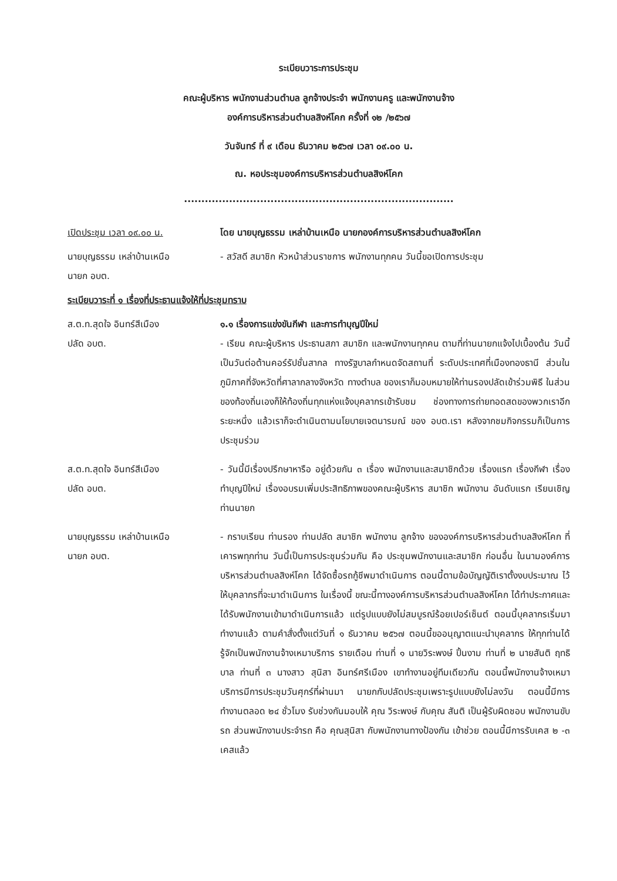ระเบียบวาระการประชุม
คณะผู้บริหาร พนักงานส่วนตำบล ลูกจ้างประจำ พนักงานครู และพนักงานจ้าง
องค์การบริหารส่วนตำบลสิงห์โคก ครั้งที่ ๑๒ /๒๕๖๗
วันจันทร์ ที่ ๙ เดือน ธันวาคม ๒๕๖๗ เวลา ๐๙.๐๐ น.
ณ. หอประชุมองค์การบริหารส่วนตำบลสิงห์โคก
..............................................................................
เปิดประชุม เวลา ๐๙.๐๐ น. โดย นายบุญธรรม เหล่าบ้านเหนือ นายกองค์การบริหารส่วนตำบลสิงห์โคก
นายบุญธรรม เหล่าบ้านเหนือ
นายก อบต.
- สวัสดี สมาชิก หัวหน้าส่วนราชการ พนักงานทุกคน วันนี้ขอเปิดการประชุม
ระเบียบวาระที่ ๑ เรื่องที่ประธานแจ้งให้ที่ประชุมทราบ
ส.ต.ท.สุดใจ อินทร์สีเมือง
ปลัด อบต.
๑.๑ เรื่องการแข่งขันกีฬา และการทำบุญปีใหม่
- เรียน คณะผู้บริหาร ประธานสภา สมาชิก และพนักงานทุกคน ตามที่ท่านนายกแจ้งไปเบื้องต้น วันนี้เป็นวันต่อต้านคอร์รัปชั่นสากล ทางรัฐบาลกำหนดจัดสถานที่ ระดับประเทศที่เมืองทองธานี ส่วนในภูมิภาคที่จังหวัดที่ศาลากลางจังหวัด ทางตำบล ของเราก็มอบหมายให้ท่านรองปลัดเข้าร่วมพิธี ในส่วนของท้องถิ่นเองก็ให้ท้องถิ่นทุกแห่งแจ้งบุคลากรเข้ารับชม ช่องทางการถ่ายทอดสดของพวกเราอีกระยะหนึ่ง แล้วเราก็จะดำเนินตามนโยบายเจตนารมณ์ ของ อบต.เรา หลังจากชมกิจกรรมก็เป็นการประชุมร่วม
ส.ต.ท.สุดใจ อินทร์สีเมือง
ปลัด อบต.
- วันนี้มีเรื่องปรึกษาหารือ อยู่ด้วยกัน ๓ เรื่อง พนักงานและสมาชิกด้วย เรื่องแรก เรื่องกีฬา เรื่องทำบุญปีใหม่ เรื่องอบรมเพิ่มประสิทธิภาพของคณะผู้บริหาร สมาชิก พนักงาน อันดับแรก เรียนเชิญท่านนายก
นายบุญธรรม เหล่าบ้านเหนือ
นายก อบต.
- กราบเรียน ท่านรอง ท่านปลัด สมาชิก พนักงาน ลูกจ้าง ขององค์การบริหารส่วนตำบลสิงห์โคก ที่เคารพทุกท่าน วันนี้เป็นการประชุมร่วมกัน คือ ประชุมพนักงานและสมาชิก ก่อนอื่น ในนามองค์การบริหารส่วนตำบลสิงห์โคก ได้จัดซื้อรถกู้ชีพมาดำเนินการ ตอนนี้ตามข้อบัญญัติเราตั้งงบประมาณ ไว้ให้บุคลากรที่จะมาดำเนินการ ในเรื่องนี้ ขณะนี้ทางองค์การบริหารส่วนตำบลสิงห์โคก ได้ทำประกาศและได้รับพนักงานเข้ามาดำเนินการแล้ว แต่รูปแบบยังไม่สมบูรณ์ร้อยเปอร์เซ็นต์ ตอนนี้บุคลากรเริ่มมาทำงานแล้ว ตามคำสั่งตั้งแต่วันที่ ๑ ธันวาคม ๒๕๖๗ ตอนนี้ขออนุญาตแนะนำบุคลากร ให้ทุกท่านได้รู้จักเป็นพนักงานจ้างเหมาบริการ รายเดือน ท่านที่ ๑ นายวิระพงษ์ ปิ้นงาม ท่านที่ ๒ นายสันติ ฤทธิบาล ท่านที่ ๓ นางสาว สุนิสา อินทร์ศรีเมือง เขาทำงานอยู่ทีมเดียวกัน ตอนนี้พนักงานจ้างเหมาบริการมีการประชุมวันศุกร์ที่ผ่านมา นายกกับปลัดประชุมเพราะรูปแบบยังไม่ลงวัน ตอนนี้มีการทำงานตลอด ๒๔ ชั่วโมง รับช่วงกันมอบให้ คุณ วิระพงษ์ กับคุณ สันติ เป็นผู้รับผิดชอบ พนักงานขับรถ ส่วนพนักงานประจำรถ คือ คุณสุนิสา กับพนักงานทางป้องกัน เข้าช่วย ตอนนี้มีการรับเคส ๒ -๓ เคสแล้ว